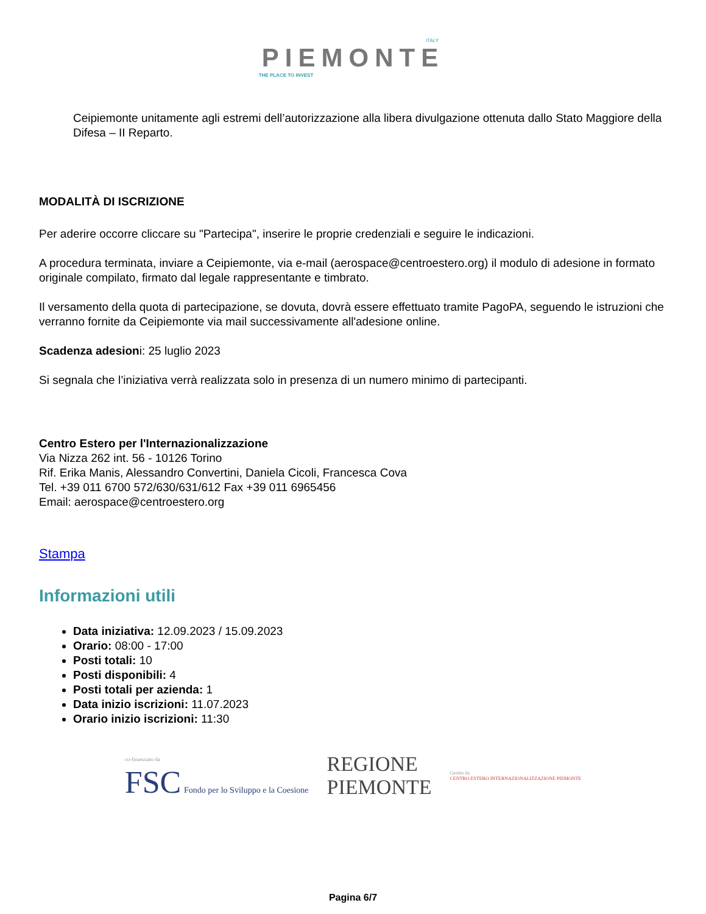ITALY
PIEMONTE
THE PLACE TO INVEST
Ceipiemonte unitamente agli estremi dell’autorizzazione alla libera divulgazione ottenuta dallo Stato Maggiore della Difesa – II Reparto.
MODALITÀ DI ISCRIZIONE
Per aderire occorre cliccare su "Partecipa", inserire le proprie credenziali e seguire le indicazioni.
A procedura terminata, inviare a Ceipiemonte, via e-mail (aerospace@centroestero.org) il modulo di adesione in formato originale compilato, firmato dal legale rappresentante e timbrato.
Il versamento della quota di partecipazione, se dovuta, dovrà essere effettuato tramite PagoPA, seguendo le istruzioni che verranno fornite da Ceipiemonte via mail successivamente all'adesione online.
Scadenza adesioni: 25 luglio 2023
Si segnala che l’iniziativa verrà realizzata solo in presenza di un numero minimo di partecipanti.
Centro Estero per l'Internazionalizzazione
Via Nizza 262 int. 56 - 10126 Torino
Rif. Erika Manis, Alessandro Convertini, Daniela Cicoli, Francesca Cova
Tel. +39 011 6700 572/630/631/612 Fax +39 011 6965456
Email: aerospace@centroestero.org
Stampa
Informazioni utili
Data iniziativa: 12.09.2023 / 15.09.2023
Orario: 08:00 - 17:00
Posti totali: 10
Posti disponibili: 4
Posti totali per azienda: 1
Data inizio iscrizioni: 11.07.2023
Orario inizio iscrizioni: 11:30
co-finanziato da
FSC Fondo per lo Sviluppo e la Coesione
REGIONE
PIEMONTE
Gestito da
CENTRO ESTERO INTERNAZIONALIZZAZIONE PIEMONTE
Pagina 6/7